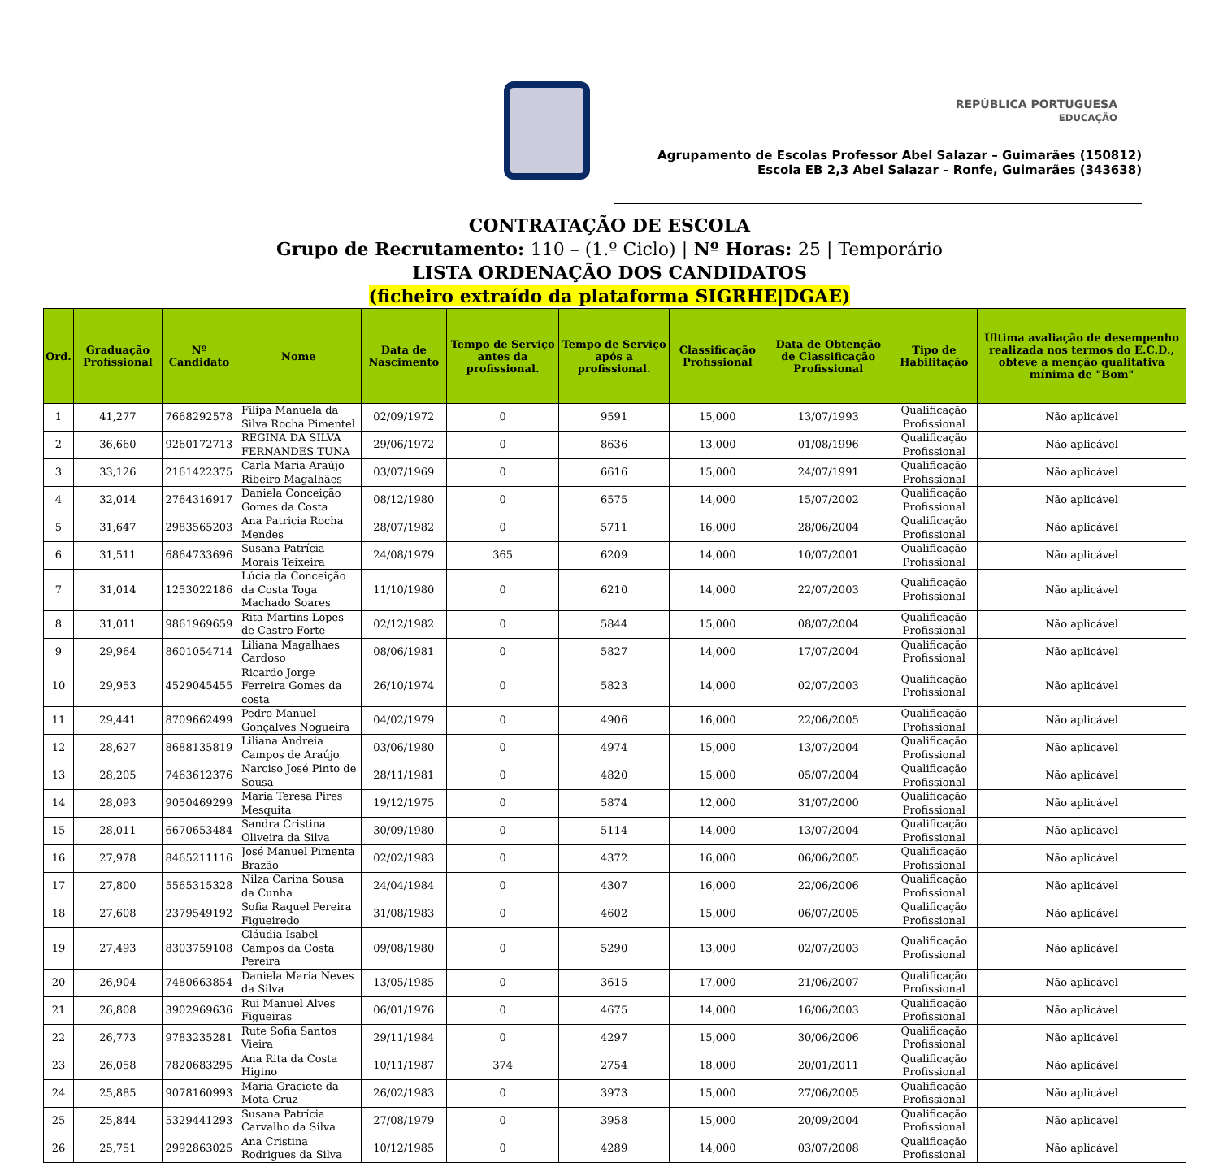REPÚBLICA PORTUGUESA
EDUCAÇÃO
Agrupamento de Escolas Professor Abel Salazar – Guimarães (150812)
Escola EB 2,3 Abel Salazar – Ronfe, Guimarães (343638)
CONTRATAÇÃO DE ESCOLA
Grupo de Recrutamento: 110 – (1.º Ciclo) | Nº Horas: 25 | Temporário
LISTA ORDENAÇÃO DOS CANDIDATOS
(ficheiro extraído da plataforma SIGRHE|DGAE)
| Ord. | Graduação Profissional | Nº Candidato | Nome | Data de Nascimento | Tempo de Serviço antes da profissional. | Tempo de Serviço após a profissional. | Classificação Profissional | Data de Obtenção de Classificação Profissional | Tipo de Habilitação | Última avaliação de desempenho realizada nos termos do E.C.D., obteve a menção qualitativa mínima de "Bom" |
| --- | --- | --- | --- | --- | --- | --- | --- | --- | --- | --- |
| 1 | 41,277 | 7668292578 | Filipa Manuela da Silva Rocha Pimentel | 02/09/1972 | 0 | 9591 | 15,000 | 13/07/1993 | Qualificação Profissional | Não aplicável |
| 2 | 36,660 | 9260172713 | REGINA DA SILVA FERNANDES TUNA | 29/06/1972 | 0 | 8636 | 13,000 | 01/08/1996 | Qualificação Profissional | Não aplicável |
| 3 | 33,126 | 2161422375 | Carla Maria Araújo Ribeiro Magalhães | 03/07/1969 | 0 | 6616 | 15,000 | 24/07/1991 | Qualificação Profissional | Não aplicável |
| 4 | 32,014 | 2764316917 | Daniela Conceição Gomes da Costa | 08/12/1980 | 0 | 6575 | 14,000 | 15/07/2002 | Qualificação Profissional | Não aplicável |
| 5 | 31,647 | 2983565203 | Ana Patricia Rocha Mendes | 28/07/1982 | 0 | 5711 | 16,000 | 28/06/2004 | Qualificação Profissional | Não aplicável |
| 6 | 31,511 | 6864733696 | Susana Patrícia Morais Teixeira | 24/08/1979 | 365 | 6209 | 14,000 | 10/07/2001 | Qualificação Profissional | Não aplicável |
| 7 | 31,014 | 1253022186 | Lúcia da Conceição da Costa Toga Machado Soares | 11/10/1980 | 0 | 6210 | 14,000 | 22/07/2003 | Qualificação Profissional | Não aplicável |
| 8 | 31,011 | 9861969659 | Rita Martins Lopes de Castro Forte | 02/12/1982 | 0 | 5844 | 15,000 | 08/07/2004 | Qualificação Profissional | Não aplicável |
| 9 | 29,964 | 8601054714 | Liliana Magalhaes Cardoso | 08/06/1981 | 0 | 5827 | 14,000 | 17/07/2004 | Qualificação Profissional | Não aplicável |
| 10 | 29,953 | 4529045455 | Ricardo Jorge Ferreira Gomes da costa | 26/10/1974 | 0 | 5823 | 14,000 | 02/07/2003 | Qualificação Profissional | Não aplicável |
| 11 | 29,441 | 8709662499 | Pedro Manuel Gonçalves Nogueira | 04/02/1979 | 0 | 4906 | 16,000 | 22/06/2005 | Qualificação Profissional | Não aplicável |
| 12 | 28,627 | 8688135819 | Liliana Andreia Campos de Araújo | 03/06/1980 | 0 | 4974 | 15,000 | 13/07/2004 | Qualificação Profissional | Não aplicável |
| 13 | 28,205 | 7463612376 | Narciso José Pinto de Sousa | 28/11/1981 | 0 | 4820 | 15,000 | 05/07/2004 | Qualificação Profissional | Não aplicável |
| 14 | 28,093 | 9050469299 | Maria Teresa Pires Mesquita | 19/12/1975 | 0 | 5874 | 12,000 | 31/07/2000 | Qualificação Profissional | Não aplicável |
| 15 | 28,011 | 6670653484 | Sandra Cristina Oliveira da Silva | 30/09/1980 | 0 | 5114 | 14,000 | 13/07/2004 | Qualificação Profissional | Não aplicável |
| 16 | 27,978 | 8465211116 | José Manuel Pimenta Brazão | 02/02/1983 | 0 | 4372 | 16,000 | 06/06/2005 | Qualificação Profissional | Não aplicável |
| 17 | 27,800 | 5565315328 | Nilza Carina Sousa da Cunha | 24/04/1984 | 0 | 4307 | 16,000 | 22/06/2006 | Qualificação Profissional | Não aplicável |
| 18 | 27,608 | 2379549192 | Sofia Raquel Pereira Figueiredo | 31/08/1983 | 0 | 4602 | 15,000 | 06/07/2005 | Qualificação Profissional | Não aplicável |
| 19 | 27,493 | 8303759108 | Cláudia Isabel Campos da Costa Pereira | 09/08/1980 | 0 | 5290 | 13,000 | 02/07/2003 | Qualificação Profissional | Não aplicável |
| 20 | 26,904 | 7480663854 | Daniela Maria Neves da Silva | 13/05/1985 | 0 | 3615 | 17,000 | 21/06/2007 | Qualificação Profissional | Não aplicável |
| 21 | 26,808 | 3902969636 | Rui Manuel Alves Figueiras | 06/01/1976 | 0 | 4675 | 14,000 | 16/06/2003 | Qualificação Profissional | Não aplicável |
| 22 | 26,773 | 9783235281 | Rute Sofia Santos Vieira | 29/11/1984 | 0 | 4297 | 15,000 | 30/06/2006 | Qualificação Profissional | Não aplicável |
| 23 | 26,058 | 7820683295 | Ana Rita da Costa Higino | 10/11/1987 | 374 | 2754 | 18,000 | 20/01/2011 | Qualificação Profissional | Não aplicável |
| 24 | 25,885 | 9078160993 | Maria Graciete da Mota Cruz | 26/02/1983 | 0 | 3973 | 15,000 | 27/06/2005 | Qualificação Profissional | Não aplicável |
| 25 | 25,844 | 5329441293 | Susana Patrícia Carvalho da Silva | 27/08/1979 | 0 | 3958 | 15,000 | 20/09/2004 | Qualificação Profissional | Não aplicável |
| 26 | 25,751 | 2992863025 | Ana Cristina Rodrigues da Silva | 10/12/1985 | 0 | 4289 | 14,000 | 03/07/2008 | Qualificação Profissional | Não aplicável |